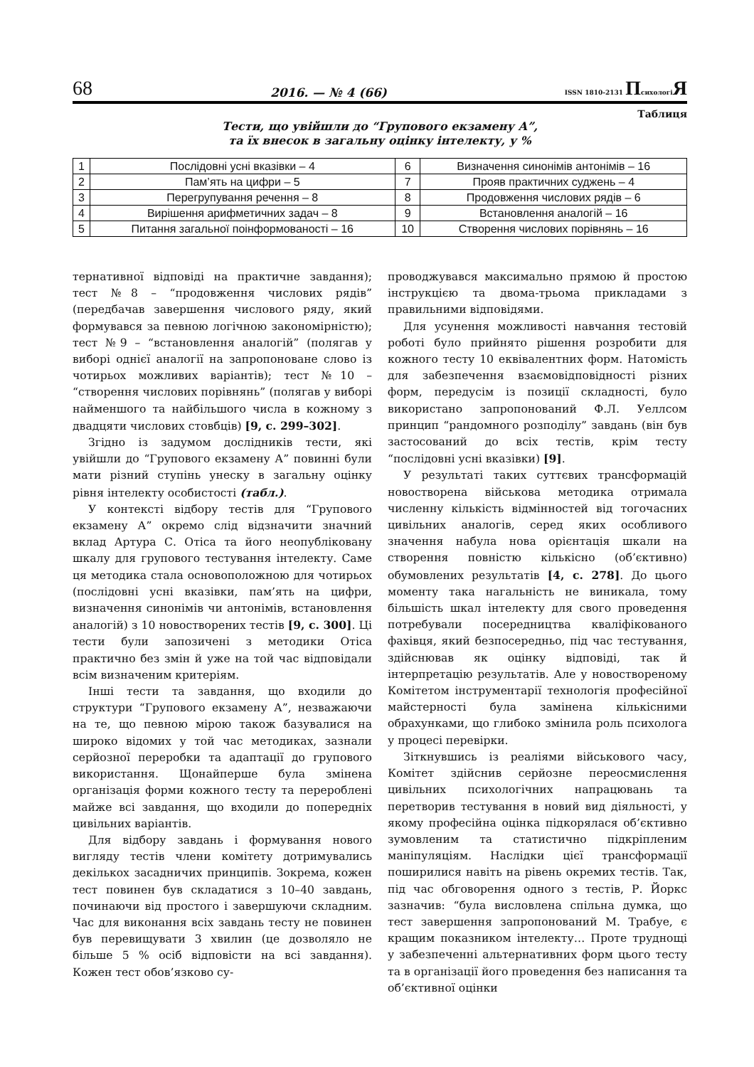68 2016. — № 4 (66) ISSN 1810-2131 ПсихологіЯ
Таблиця
Тести, що увійшли до “Групового екзамену А”,
та їх внесок в загальну оцінку інтелекту, у %
| 1 | Послідовні усні вказівки – 4 | 6 | Визначення синонімів антонімів – 16 |
| 2 | Пам’ять на цифри – 5 | 7 | Прояв практичних суджень – 4 |
| 3 | Перегрупування речення – 8 | 8 | Продовження числових рядів – 6 |
| 4 | Вирішення арифметичних задач – 8 | 9 | Встановлення аналогій – 16 |
| 5 | Питання загальної поінформованості – 16 | 10 | Створення числових порівнянь – 16 |
тернативної відповіді на практичне завдання); тест №8 – “продовження числових рядів” (передбачав завершення числового ряду, який формувався за певною логічною закономірністю); тест №9 – “встановлення аналогій” (полягав у виборі однієї аналогії на запропоноване слово із чотирьох можливих варіантів); тест №10 – “створення числових порівнянь” (полягав у виборі найменшого та найбільшого числа в кожному з двадцяти числових стовбців) [9, с. 299–302].
Згідно із задумом дослідників тести, які увійшли до “Групового екзамену А” повинні були мати різний ступінь унеску в загальну оцінку рівня інтелекту особистості (табл.).
У контексті відбору тестів для “Групового екзамену А” окремо слід відзначити значний вклад Артура С. Отіса та його неопубліковану шкалу для групового тестування інтелекту. Саме ця методика стала основоположною для чотирьох (послідовні усні вказівки, пам’ять на цифри, визначення синонімів чи антонімів, встановлення аналогій) з 10 новостворених тестів [9, с. 300]. Ці тести були запозичені з методики Отіса практично без змін й уже на той час відповідали всім визначеним критеріям.
Інші тести та завдання, що входили до структури “Групового екзамену А”, незважаючи на те, що певною мірою також базувалися на широко відомих у той час методиках, зазнали серйозної переробки та адаптації до групового використання. Щонайперше була змінена організація форми кожного тесту та перероблені майже всі завдання, що входили до попередніх цивільних варіантів.
Для відбору завдань і формування нового вигляду тестів члени комітету дотримувались декількох засадничих принципів. Зокрема, кожен тест повинен був складатися з 10–40 завдань, починаючи від простого і завершуючи складним. Час для виконання всіх завдань тесту не повинен був перевищувати 3 хвилин (це дозволяло не більше 5 % осіб відповісти на всі завдання). Кожен тест обов’язково су-
проводжувався максимально прямою й простою інструкцією та двома-трьома прикладами з правильними відповідями.
Для усунення можливості навчання тестовій роботі було прийнято рішення розробити для кожного тесту 10 еквівалентних форм. Натомість для забезпечення взаємовідповідності різних форм, передусім із позиції складності, було використано запропонований Ф.Л. Уеллсом принцип “рандомного розподілу” завдань (він був застосований до всіх тестів, крім тесту “послідовні усні вказівки) [9].
У результаті таких суттєвих трансформацій новостворена військова методика отримала численну кількість відмінностей від тогочасних цивільних аналогів, серед яких особливого значення набула нова орієнтація шкали на створення повністю кількісно (об’єктивно) обумовлених результатів [4, с. 278]. До цього моменту така нагальність не виникала, тому більшість шкал інтелекту для свого проведення потребували посередництва кваліфікованого фахівця, який безпосередньо, під час тестування, здійснював як оцінку відповіді, так й інтерпретацію результатів. Але у новоствореному Комітетом інструментарії технологія професійної майстерності була замінена кількісними обрахунками, що глибоко змінила роль психолога у процесі перевірки.
Зіткнувшись із реаліями військового часу, Комітет здійснив серйозне переосмислення цивільних психологічних напрацювань та перетворив тестування в новий вид діяльності, у якому професійна оцінка підкорялася об’єктивно зумовленим та статистично підкріпленим маніпуляціям. Наслідки цієї трансформації поширилися навіть на рівень окремих тестів. Так, під час обговорення одного з тестів, Р. Йоркс зазначив: “була висловлена спільна думка, що тест завершення запропонований М. Трабуе, є кращим показником інтелекту… Проте труднощі у забезпеченні альтернативних форм цього тесту та в організації його проведення без написання та об’єктивної оцінки